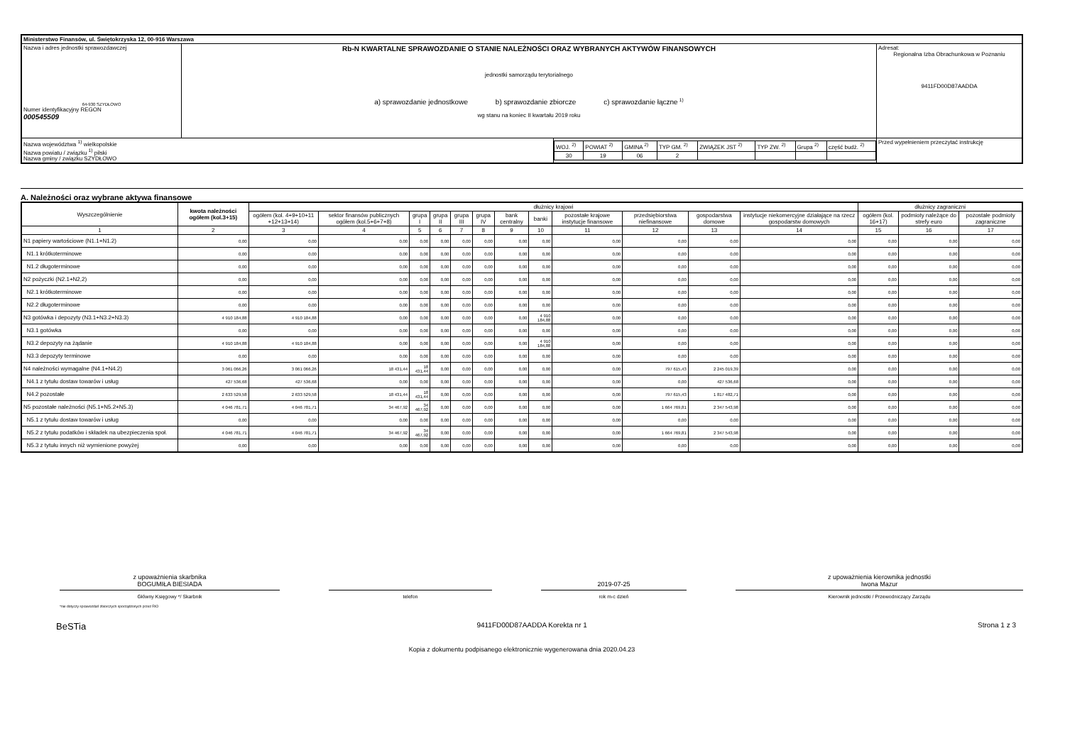| Ministerstwo Finansów, ul. Świętokrzyska 12, 00-916 Warszawa | | | |
| Nazwa i adres jednostki sprawozdawczej 64-930 SZYDŁOWO Numer identyfikacyjny REGON 000545509 | Rb-N KWARTALNE SPRAWOZDANIE O STANIE NALEŻNOŚCI ORAZ WYBRANYCH AKTYWÓW FINANSOWYCH jednostki samorządu terytorialnego a) sprawozdanie jednostkowe b) sprawozdanie zbiorcze c) sprawozdanie łączne <sup>1)</sup> wg stanu na koniec II kwartału 2019 roku | | Adresat: Regionalna Izba Obrachunkowa w Poznaniu 9411FD00D87AADDA |
| Nazwa województwa <sup>1)</sup> wielkopolskie Nazwa powiatu / związku <sup>1)</sup> pilski Nazwa gminy / związku SZYDŁOWO | | / WOJ. <sup>2)</sup> / POWIAT <sup>2)</sup> / GMINA <sup>2)</sup> / TYP GM. <sup>2)</sup> / ZWIĄZEK JST <sup>2)</sup> / TYP ZW. <sup>2)</sup> / Grupa <sup>2)</sup> / część budż. <sup>2)</sup> / / 30 / 19 / 06 / 2 / / / / / | Przed wypełnieniem przeczytać instrukcję |
A. Należności oraz wybrane aktywa finansowe
| Wyszczególnienie | kwota należności ogółem (kol.3+15) | dłużnicy krajowi | | | | | | | | | | | | dłużnicy zagraniczni | | |
| --- | --- | --- | --- | --- | --- | --- | --- | --- | --- | --- | --- | --- | --- | --- | --- | --- |
| | | ogółem (kol. 4+9+10+11 +12+13+14) | sektor finansów publicznych ogółem (kol.5+6+7+8) | grupa I | grupa II | grupa III | grupa IV | bank centralny | banki | pozostałe krajowe instytucje finansowe | przedsiębiorstwa niefinansowe | gospodarstwa domowe | instytucje niekomercyjne działające na rzecz gospodarstw domowych | ogółem (kol. 16+17) | podmioty należące do strefy euro | pozostałe podmioty zagraniczne |
| 1 | 2 | 3 | 4 | 5 | 6 | 7 | 8 | 9 | 10 | 11 | 12 | 13 | 14 | 15 | 16 | 17 |
| N1 papiery wartościowe (N1.1+N1.2) | 0,00 | 0,00 | 0,00 | 0,00 | 0,00 | 0,00 | 0,00 | 0,00 | 0,00 | 0,00 | 0,00 | 0,00 | 0,00 | 0,00 | 0,00 | 0,00 |
| N1.1 krótkoterminowe | 0,00 | 0,00 | 0,00 | 0,00 | 0,00 | 0,00 | 0,00 | 0,00 | 0,00 | 0,00 | 0,00 | 0,00 | 0,00 | 0,00 | 0,00 | 0,00 |
| N1.2 długoterminowe | 0,00 | 0,00 | 0,00 | 0,00 | 0,00 | 0,00 | 0,00 | 0,00 | 0,00 | 0,00 | 0,00 | 0,00 | 0,00 | 0,00 | 0,00 | 0,00 |
| N2 pożyczki (N2.1+N2,2) | 0,00 | 0,00 | 0,00 | 0,00 | 0,00 | 0,00 | 0,00 | 0,00 | 0,00 | 0,00 | 0,00 | 0,00 | 0,00 | 0,00 | 0,00 | 0,00 |
| N2.1 krótkoterminowe | 0,00 | 0,00 | 0,00 | 0,00 | 0,00 | 0,00 | 0,00 | 0,00 | 0,00 | 0,00 | 0,00 | 0,00 | 0,00 | 0,00 | 0,00 | 0,00 |
| N2.2 długoterminowe | 0,00 | 0,00 | 0,00 | 0,00 | 0,00 | 0,00 | 0,00 | 0,00 | 0,00 | 0,00 | 0,00 | 0,00 | 0,00 | 0,00 | 0,00 | 0,00 |
| N3 gotówka i depozyty (N3.1+N3.2+N3.3) | 4 910 184,88 | 4 910 184,88 | 0,00 | 0,00 | 0,00 | 0,00 | 0,00 | 0,00 | 4 910 184,88 | 0,00 | 0,00 | 0,00 | 0,00 | 0,00 | 0,00 | 0,00 |
| N3.1 gotówka | 0,00 | 0,00 | 0,00 | 0,00 | 0,00 | 0,00 | 0,00 | 0,00 | 0,00 | 0,00 | 0,00 | 0,00 | 0,00 | 0,00 | 0,00 | 0,00 |
| N3.2 depozyty na żądanie | 4 910 184,88 | 4 910 184,88 | 0,00 | 0,00 | 0,00 | 0,00 | 0,00 | 0,00 | 4 910 184,88 | 0,00 | 0,00 | 0,00 | 0,00 | 0,00 | 0,00 | 0,00 |
| N3.3 depozyty terminowe | 0,00 | 0,00 | 0,00 | 0,00 | 0,00 | 0,00 | 0,00 | 0,00 | 0,00 | 0,00 | 0,00 | 0,00 | 0,00 | 0,00 | 0,00 | 0,00 |
| N4 należności wymagalne (N4.1+N4.2) | 3 061 066,26 | 3 061 066,26 | 18 431,44 | 18 431,44 | 0,00 | 0,00 | 0,00 | 0,00 | 0,00 | 0,00 | 797 615,43 | 2 245 019,39 | 0,00 | 0,00 | 0,00 | 0,00 |
| N4.1 z tytułu dostaw towarów i usług | 427 536,68 | 427 536,68 | 0,00 | 0,00 | 0,00 | 0,00 | 0,00 | 0,00 | 0,00 | 0,00 | 0,00 | 427 536,68 | 0,00 | 0,00 | 0,00 | 0,00 |
| N4.2 pozostałe | 2 633 529,58 | 2 633 529,58 | 18 431,44 | 18 431,44 | 0,00 | 0,00 | 0,00 | 0,00 | 0,00 | 0,00 | 797 615,43 | 1 817 482,71 | 0,00 | 0,00 | 0,00 | 0,00 |
| N5 pozostałe należności (N5.1+N5.2+N5.3) | 4 046 781,71 | 4 046 781,71 | 34 467,92 | 34 467,92 | 0,00 | 0,00 | 0,00 | 0,00 | 0,00 | 0,00 | 1 664 769,81 | 2 347 543,98 | 0,00 | 0,00 | 0,00 | 0,00 |
| N5.1 z tytułu dostaw towarów i usług | 0,00 | 0,00 | 0,00 | 0,00 | 0,00 | 0,00 | 0,00 | 0,00 | 0,00 | 0,00 | 0,00 | 0,00 | 0,00 | 0,00 | 0,00 | 0,00 |
| N5.2 z tytułu podatków i składek na ubezpieczenia społ. | 4 046 781,71 | 4 046 781,71 | 34 467,92 | 34 467,92 | 0,00 | 0,00 | 0,00 | 0,00 | 0,00 | 0,00 | 1 664 769,81 | 2 347 543,98 | 0,00 | 0,00 | 0,00 | 0,00 |
| N5.3 z tytułu innych niż wymienione powyżej | 0,00 | 0,00 | 0,00 | 0,00 | 0,00 | 0,00 | 0,00 | 0,00 | 0,00 | 0,00 | 0,00 | 0,00 | 0,00 | 0,00 | 0,00 | 0,00 |
z upoważnienia skarbnika
BOGUMIŁA BIESIADA
Główny Księgowy */ Skarbnik
telefon
2019-07-25
rok m-c dzień
z upoważnienia kierownika jednostki
Iwona Mazur
Kierownik jednostki / Przewodniczący Zarządu
*nie dotyczy sprawozdań zbiorczych sporządzonych przez RIO
BeSTia 9411FD00D87AADDA Korekta nr 1 Strona 1 z 3
Kopia z dokumentu podpisanego elektronicznie wygenerowana dnia 2020.04.23